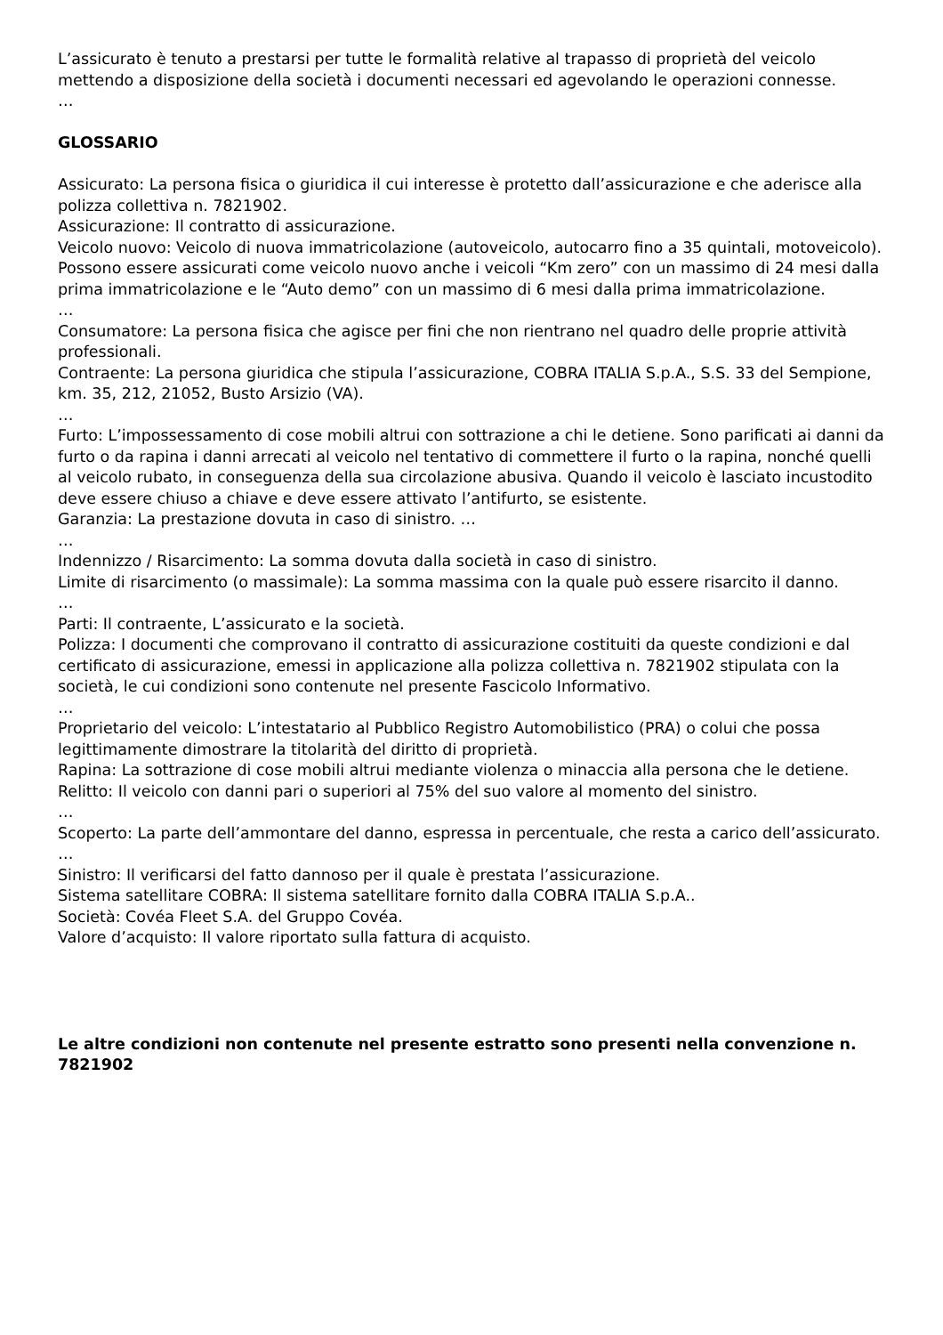L’assicurato è tenuto a prestarsi per tutte le formalità relative al trapasso di proprietà del veicolo mettendo a disposizione della società i documenti necessari ed agevolando le operazioni connesse.
…
GLOSSARIO
Assicurato: La persona fisica o giuridica il cui interesse è protetto dall’assicurazione e che aderisce alla polizza collettiva n. 7821902.
Assicurazione: Il contratto di assicurazione.
Veicolo nuovo: Veicolo di nuova immatricolazione (autoveicolo, autocarro fino a 35 quintali, motoveicolo). Possono essere assicurati come veicolo nuovo anche i veicoli “Km zero” con un massimo di 24 mesi dalla prima immatricolazione e le “Auto demo” con un massimo di 6 mesi dalla prima immatricolazione.
…
Consumatore: La persona fisica che agisce per fini che non rientrano nel quadro delle proprie attività professionali.
Contraente: La persona giuridica che stipula l’assicurazione, COBRA ITALIA S.p.A., S.S. 33 del Sempione, km. 35, 212, 21052, Busto Arsizio (VA).
…
Furto: L’impossessamento di cose mobili altrui con sottrazione a chi le detiene. Sono parificati ai danni da furto o da rapina i danni arrecati al veicolo nel tentativo di commettere il furto o la rapina, nonché quelli al veicolo rubato, in conseguenza della sua circolazione abusiva. Quando il veicolo è lasciato incustodito deve essere chiuso a chiave e deve essere attivato l’antifurto, se esistente.
Garanzia: La prestazione dovuta in caso di sinistro. …
…
Indennizzo / Risarcimento: La somma dovuta dalla società in caso di sinistro.
Limite di risarcimento (o massimale): La somma massima con la quale può essere risarcito il danno.
…
Parti: Il contraente, L’assicurato e la società.
Polizza: I documenti che comprovano il contratto di assicurazione costituiti da queste condizioni e dal certificato di assicurazione, emessi in applicazione alla polizza collettiva n. 7821902 stipulata con la società, le cui condizioni sono contenute nel presente Fascicolo Informativo.
…
Proprietario del veicolo: L’intestatario al Pubblico Registro Automobilistico (PRA) o colui che possa legittimamente dimostrare la titolarità del diritto di proprietà.
Rapina: La sottrazione di cose mobili altrui mediante violenza o minaccia alla persona che le detiene.
Relitto: Il veicolo con danni pari o superiori al 75% del suo valore al momento del sinistro.
…
Scoperto: La parte dell’ammontare del danno, espressa in percentuale, che resta a carico dell’assicurato.
…
Sinistro: Il verificarsi del fatto dannoso per il quale è prestata l’assicurazione.
Sistema satellitare COBRA: Il sistema satellitare fornito dalla COBRA ITALIA S.p.A..
Società: Covéa Fleet S.A. del Gruppo Covéa.
Valore d’acquisto: Il valore riportato sulla fattura di acquisto.
Le altre condizioni non contenute nel presente estratto sono presenti nella convenzione n. 7821902